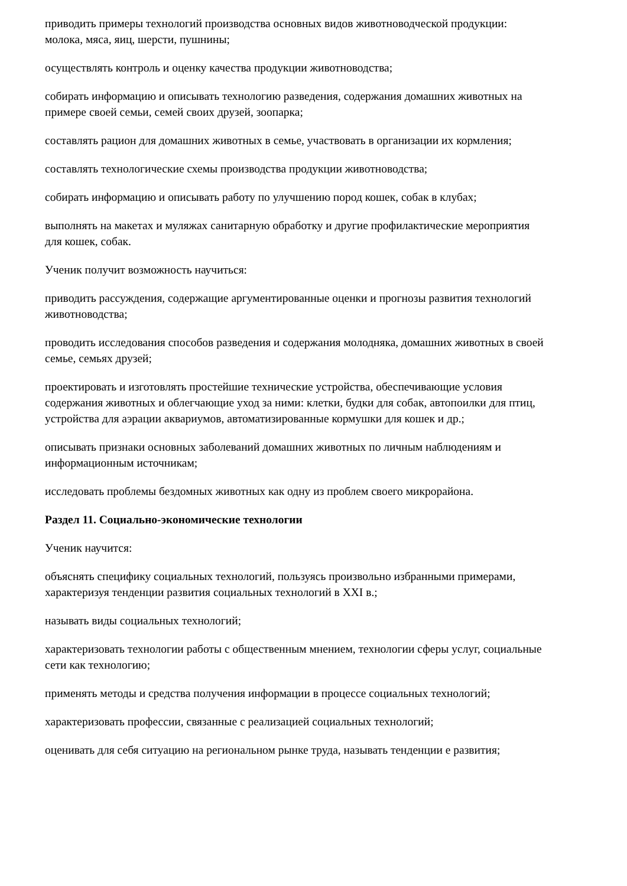приводить примеры технологий производства основных видов животноводческой продукции: молока, мяса, яиц, шерсти, пушнины;
осуществлять контроль и оценку качества продукции животноводства;
собирать информацию и описывать технологию разведения, содержания домашних животных на примере своей семьи, семей своих друзей, зоопарка;
составлять рацион для домашних животных в семье, участвовать в организации их кормления;
составлять технологические схемы производства продукции животноводства;
собирать информацию и описывать работу по улучшению пород кошек, собак в клубах;
выполнять на макетах и муляжах санитарную обработку и другие профилактические мероприятия для кошек, собак.
Ученик получит возможность научиться:
приводить рассуждения, содержащие аргументированные оценки и прогнозы развития технологий животноводства;
проводить исследования способов разведения и содержания молодняка, домашних животных в своей семье, семьях друзей;
проектировать и изготовлять простейшие технические устройства, обеспечивающие условия содержания животных и облегчающие уход за ними: клетки, будки для собак, автопоилки для птиц, устройства для аэрации аквариумов, автоматизированные кормушки для кошек и др.;
описывать признаки основных заболеваний домашних животных по личным наблюдениям и информационным источникам;
исследовать проблемы бездомных животных как одну из проблем своего микрорайона.
Раздел 11. Социально-экономические технологии
Ученик научится:
объяснять специфику социальных технологий, пользуясь произвольно избранными примерами, характеризуя тенденции развития социальных технологий в XXI в.;
называть виды социальных технологий;
характеризовать технологии работы с общественным мнением, технологии сферы услуг, социальные сети как технологию;
применять методы и средства получения информации в процессе социальных технологий;
характеризовать профессии, связанные с реализацией социальных технологий;
оценивать для себя ситуацию на региональном рынке труда, называть тенденции е развития;